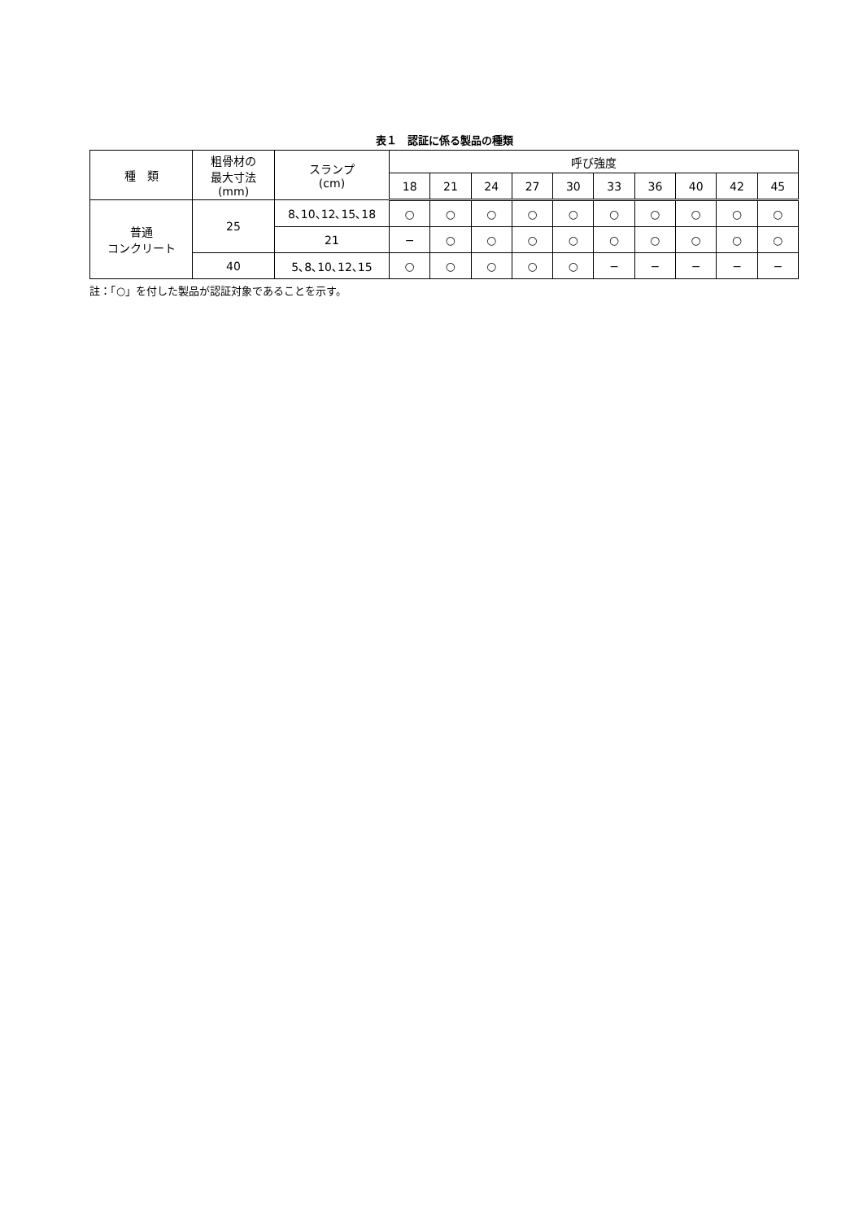表１　認証に係る製品の種類
| 種 類 | 粗骨材の 最大寸法 (mm) | スランプ (cm) | 呼び強度 | | | | | | | | | |
| --- | --- | --- | --- | --- | --- | --- | --- | --- | --- | --- | --- | --- |
| | | | 18 | 21 | 24 | 27 | 30 | 33 | 36 | 40 | 42 | 45 |
| 普通 コンクリート | 25 | 8､10､12､15､18 | ○ | ○ | ○ | ○ | ○ | ○ | ○ | ○ | ○ | ○ |
| | | 21 | − | ○ | ○ | ○ | ○ | ○ | ○ | ○ | ○ | ○ |
| | 40 | 5､8､10､12､15 | ○ | ○ | ○ | ○ | ○ | − | − | − | − | − |
註：「○」を付した製品が認証対象であることを示す。